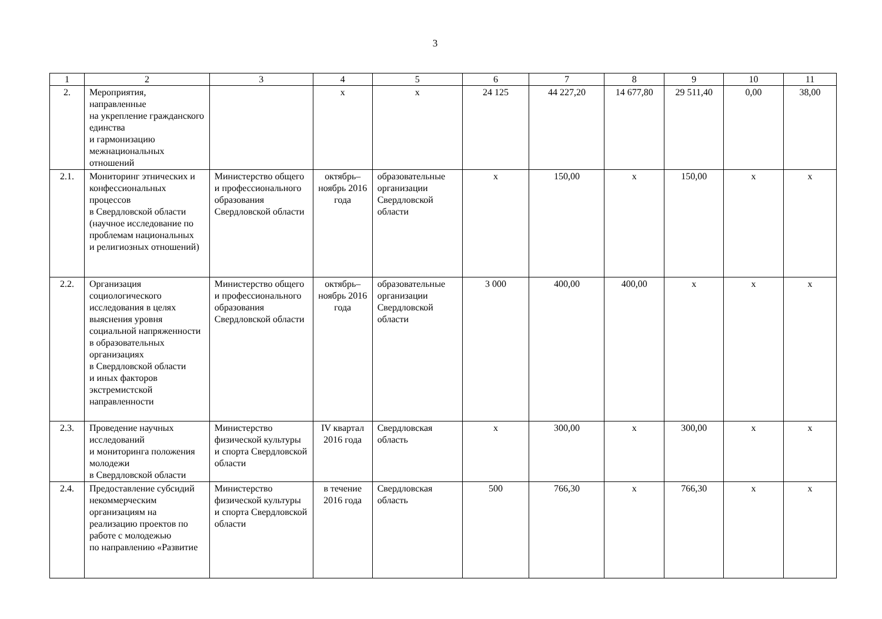3
| 1 | 2 | 3 | 4 | 5 | 6 | 7 | 8 | 9 | 10 | 11 |
| 2. | Мероприятия, направленные на укрепление гражданского единства и гармонизацию межнациональных отношений | | х | х | 24 125 | 44 227,20 | 14 677,80 | 29 511,40 | 0,00 | 38,00 |
| 2.1. | Мониторинг этнических и конфессиональных процессов в Свердловской области (научное исследование по проблемам национальных и религиозных отношений) | Министерство общего и профессионального образования Свердловской области | октябрь–ноябрь 2016 года | образовательные организации Свердловской области | х | 150,00 | х | 150,00 | х | х |
| 2.2. | Организация социологического исследования в целях выяснения уровня социальной напряженности в образовательных организациях в Свердловской области и иных факторов экстремистской направленности | Министерство общего и профессионального образования Свердловской области | октябрь–ноябрь 2016 года | образовательные организации Свердловской области | 3 000 | 400,00 | 400,00 | х | х | х |
| 2.3. | Проведение научных исследований и мониторинга положения молодежи в Свердловской области | Министерство физической культуры и спорта Свердловской области | IV квартал 2016 года | Свердловская область | х | 300,00 | х | 300,00 | х | х |
| 2.4. | Предоставление субсидий некоммерческим организациям на реализацию проектов по работе с молодежью по направлению «Развитие | Министерство физической культуры и спорта Свердловской области | в течение 2016 года | Свердловская область | 500 | 766,30 | х | 766,30 | х | х |